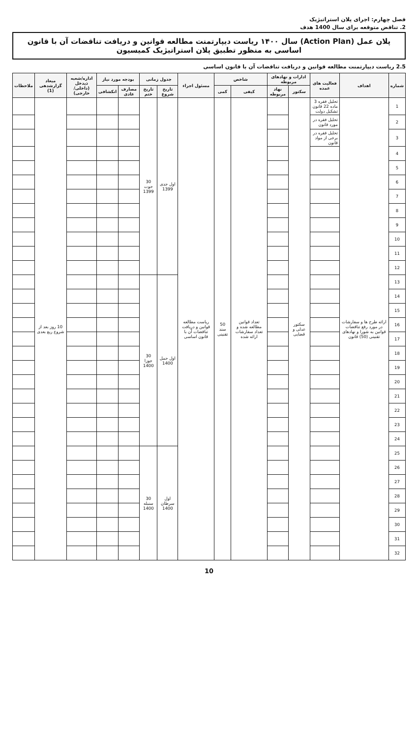فصل چهارم: اجرای پلان استراتیژیک
2. تناقض متوقعه برای سال 1400 هدف
پلان عمل (Action Plan) سال ۱۴۰۰ ریاست دیپارتمنت مطالعه قوانین و دریافت تناقضات آن با قانون اساسی به منظور تطبیق پلان استراتیژیک کمیسیون
2.5 ریاست دیپارتمنت مطالعه قوانین و دریافت تناقضات آن با قانون اساسی
| شماره | اهداف | فعالیت های عمده | ادارات و نهادهای مربوطه | | شاخص | | مسئول اجراء | جدول زمانی | | بودجه مورد نیاز | | اداره/شعبه ذیدخل (داخلی/خارجی) | میعاد گزارشدهی (1) | ملاحظات |
| --- | --- | --- | --- | --- | --- | --- | --- | --- | --- | --- | --- | --- | --- | --- |
| | | | سکتور | نهاد مربوطه | کیفی | کمی | | تاریخ شروع | تاریخ ختم | مصارف عادی | انکشافی | | | |
| 1 | ارائه طرح ها و سفارشات در مورد رفع تناقضات قوانین به شورا و نهادهای تقنینی (50) قانون | تحلیل فقره 3 ماده 22 قانون تشکیل دولت | سکتور عدلی و قضایی | | تعداد قوانین مطالعه شده و تعداد سفارشات ارائه شده | 50 سند تقنینی | ریاست مطالعه قوانین و دریافت تناقضات آن با قانون اساسی | اول جدی 1399 | 30 حوت 1399 | | | | 10 روز بعد از شروع ربع بعدی | |
| 2 | | تحلیل فقره در مورد قانون | | | | | | | | | | | | |
| 3 | | تحلیل فقره در برخی از مواد قانون | | | | | | | | | | | | |
| 4 | | | | | | | | | | | | | | |
| 5 | | | | | | | | | | | | | | |
| 6 | | | | | | | | | | | | | | |
| 7 | | | | | | | | | | | | | | |
| 8 | | | | | | | | | | | | | | |
| 9 | | | | | | | | | | | | | | |
| 10 | | | | | | | | | | | | | | |
| 11 | | | | | | | | | | | | | | |
| 12 | | | | | | | | | | | | | | |
| 13 | | | | | | | | اول حمل 1400 | 30 جوزا 1400 | | | | | |
| 14 | | | | | | | | | | | | | | |
| 15 | | | | | | | | | | | | | | |
| 16 | | | | | | | | | | | | | | |
| 17 | | | | | | | | | | | | | | |
| 18 | | | | | | | | | | | | | | |
| 19 | | | | | | | | | | | | | | |
| 20 | | | | | | | | | | | | | | |
| 21 | | | | | | | | | | | | | | |
| 22 | | | | | | | | | | | | | | |
| 23 | | | | | | | | | | | | | | |
| 24 | | | | | | | | | | | | | | |
| 25 | | | | | | | | اول سرطان 1400 | 30 سنبله 1400 | | | | | |
| 26 | | | | | | | | | | | | | | |
| 27 | | | | | | | | | | | | | | |
| 28 | | | | | | | | | | | | | | |
| 29 | | | | | | | | | | | | | | |
| 30 | | | | | | | | | | | | | | |
| 31 | | | | | | | | | | | | | | |
| 32 | | | | | | | | | | | | | | |
10